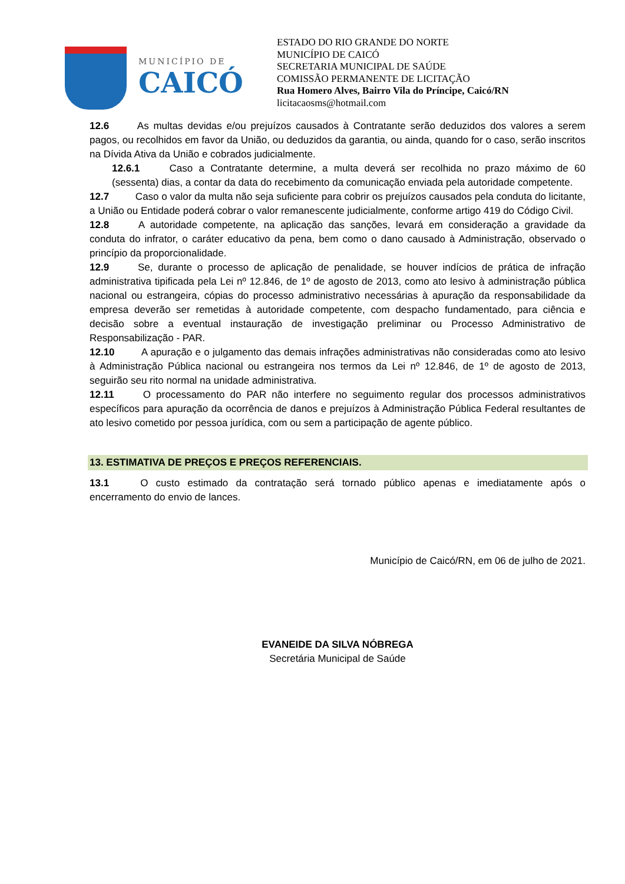MUNICÍPIO DE
CAICÓ
ESTADO DO RIO GRANDE DO NORTE
MUNICÍPIO DE CAICÓ
SECRETARIA MUNICIPAL DE SAÚDE
COMISSÃO PERMANENTE DE LICITAÇÃO
Rua Homero Alves, Bairro Vila do Príncipe, Caicó/RN
licitacaosms@hotmail.com
12.6 As multas devidas e/ou prejuízos causados à Contratante serão deduzidos dos valores a serem pagos, ou recolhidos em favor da União, ou deduzidos da garantia, ou ainda, quando for o caso, serão inscritos na Dívida Ativa da União e cobrados judicialmente.
12.6.1 Caso a Contratante determine, a multa deverá ser recolhida no prazo máximo de 60 (sessenta) dias, a contar da data do recebimento da comunicação enviada pela autoridade competente.
12.7 Caso o valor da multa não seja suficiente para cobrir os prejuízos causados pela conduta do licitante, a União ou Entidade poderá cobrar o valor remanescente judicialmente, conforme artigo 419 do Código Civil.
12.8 A autoridade competente, na aplicação das sanções, levará em consideração a gravidade da conduta do infrator, o caráter educativo da pena, bem como o dano causado à Administração, observado o princípio da proporcionalidade.
12.9 Se, durante o processo de aplicação de penalidade, se houver indícios de prática de infração administrativa tipificada pela Lei nº 12.846, de 1º de agosto de 2013, como ato lesivo à administração pública nacional ou estrangeira, cópias do processo administrativo necessárias à apuração da responsabilidade da empresa deverão ser remetidas à autoridade competente, com despacho fundamentado, para ciência e decisão sobre a eventual instauração de investigação preliminar ou Processo Administrativo de Responsabilização - PAR.
12.10 A apuração e o julgamento das demais infrações administrativas não consideradas como ato lesivo à Administração Pública nacional ou estrangeira nos termos da Lei nº 12.846, de 1º de agosto de 2013, seguirão seu rito normal na unidade administrativa.
12.11 O processamento do PAR não interfere no seguimento regular dos processos administrativos específicos para apuração da ocorrência de danos e prejuízos à Administração Pública Federal resultantes de ato lesivo cometido por pessoa jurídica, com ou sem a participação de agente público.
13. ESTIMATIVA DE PREÇOS E PREÇOS REFERENCIAIS.
13.1 O custo estimado da contratação será tornado público apenas e imediatamente após o encerramento do envio de lances.
Município de Caicó/RN, em 06 de julho de 2021.
EVANEIDE DA SILVA NÓBREGA
Secretária Municipal de Saúde